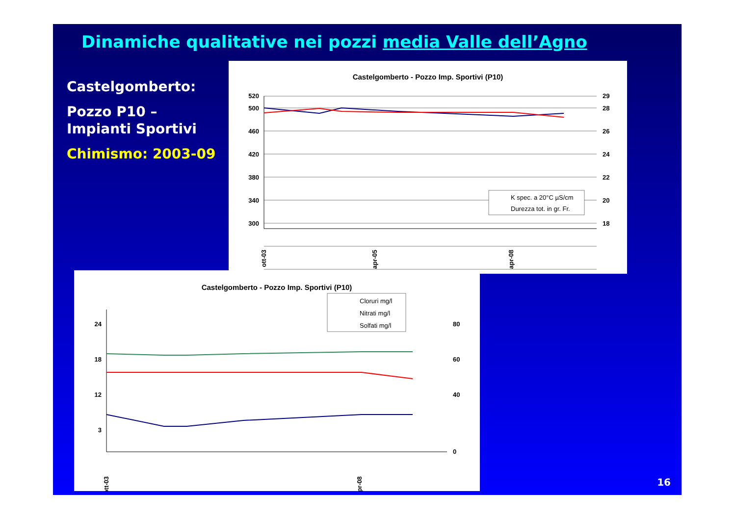Dinamiche qualitative nei pozzi media Valle dell’Agno
Castelgomberto:
Pozzo P10 –
Impianti Sportivi
Chimismo: 2003-09
Castelgomberto - Pozzo Imp. Sportivi (P10)
520
500
460
420
380
340
300
29
28
26
24
22
20
18
ott-03
apr-05
apr-08
K spec. a 20°C µS/cm
Durezza tot. in gr. Fr.
Castelgomberto - Pozzo Imp. Sportivi (P10)
24
18
12
3
80
60
40
0
ott-03
apr-08
Cloruri mg/l
Nitrati mg/l
Solfati mg/l
16